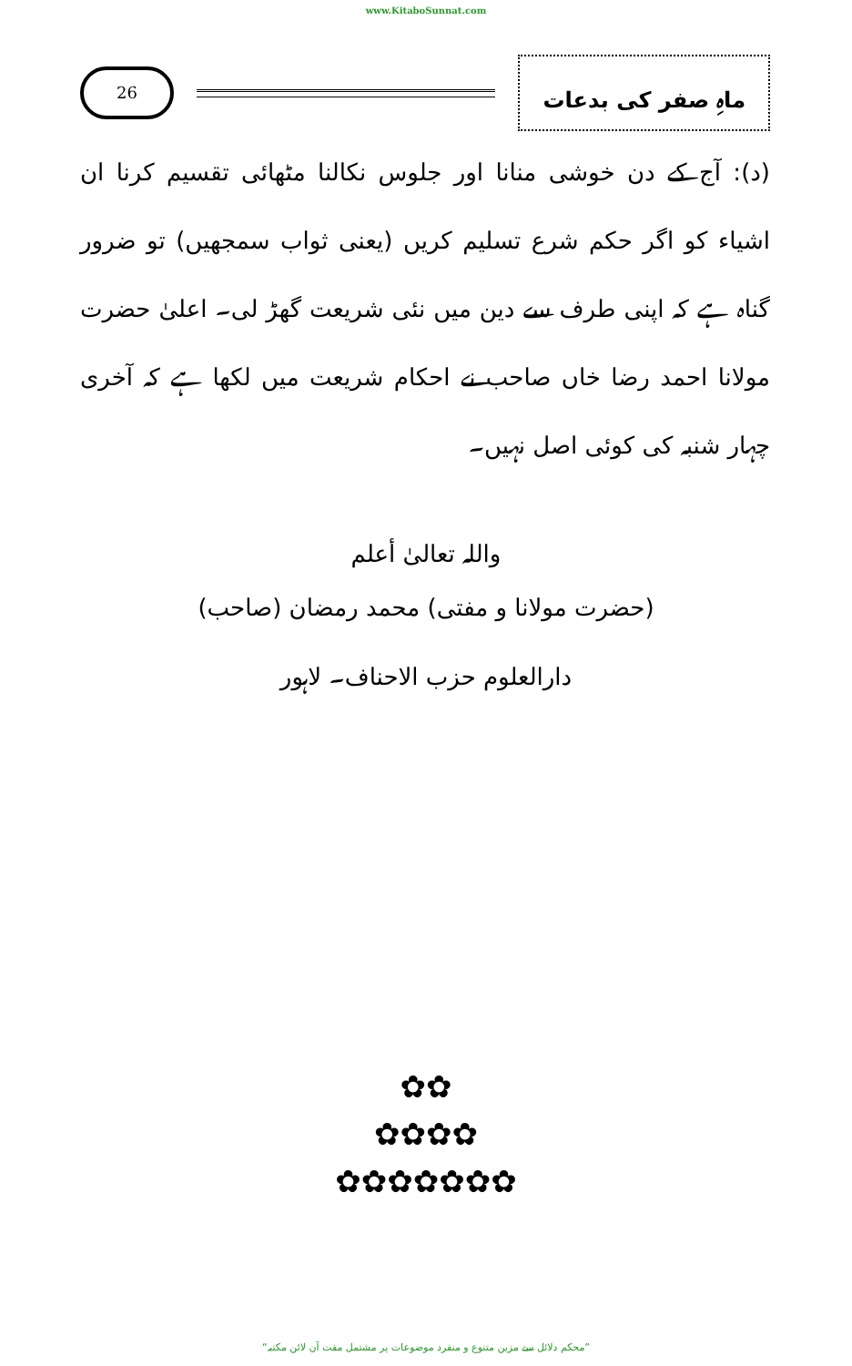www.KitaboSunnat.com
26
ماہِ صفر کی بدعات
(د): آج کے دن خوشی منانا اور جلوس نکالنا مٹھائی تقسیم کرنا ان اشیاء کو اگر حکم شرع تسلیم کریں (یعنی ثواب سمجھیں) تو ضرور گناہ ہے کہ اپنی طرف سے دین میں نئی شریعت گھڑ لی۔ اعلیٰ حضرت مولانا احمد رضا خاں صاحب نے احکام شریعت میں لکھا ہے کہ آخری چہار شنبہ کی کوئی اصل نہیں۔
واللہ تعالیٰ أعلم
(حضرت مولانا و مفتی) محمد رمضان (صاحب)
دارالعلوم حزب الاحناف۔ لاہور
✿✿
✿✿✿✿
✿✿✿✿✿✿✿
”محکم دلائل سے مزین متنوع و منفرد موضوعات پر مشتمل مفت آن لائن مکتبہ“